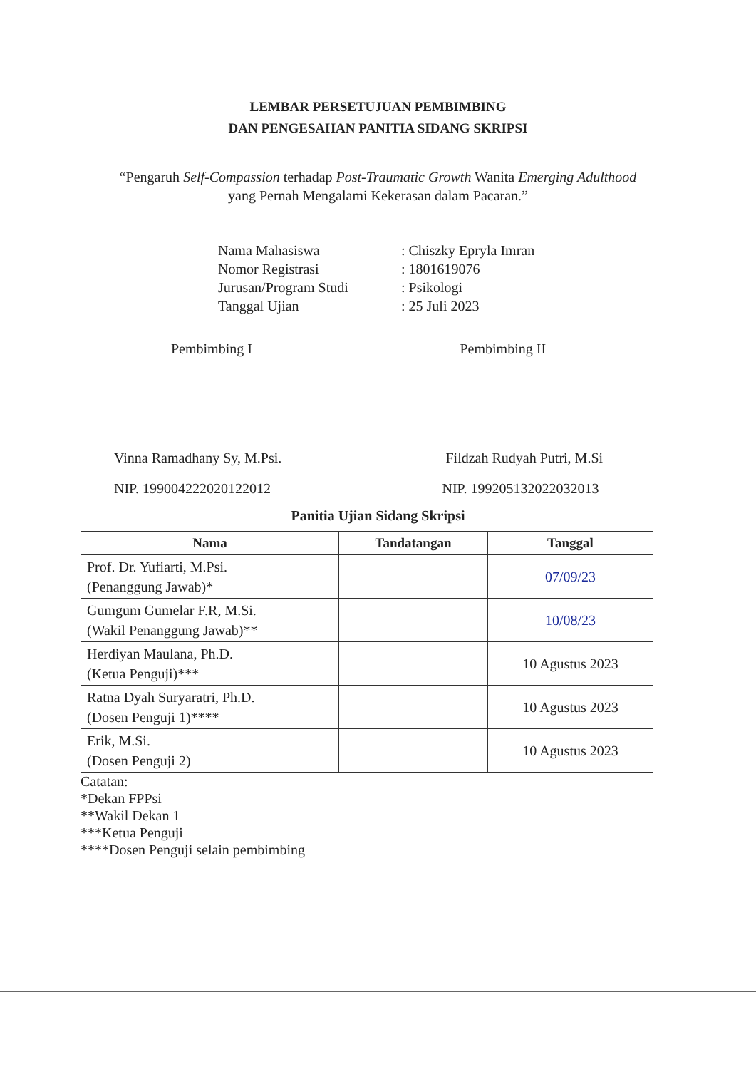LEMBAR PERSETUJUAN PEMBIMBING
DAN PENGESAHAN PANITIA SIDANG SKRIPSI
“Pengaruh Self-Compassion terhadap Post-Traumatic Growth Wanita Emerging Adulthood
yang Pernah Mengalami Kekerasan dalam Pacaran.”
| Nama Mahasiswa | : Chiszky Epryla Imran |
| Nomor Registrasi | : 1801619076 |
| Jurusan/Program Studi | : Psikologi |
| Tanggal Ujian | : 25 Juli 2023 |
Pembimbing I
Vinna Ramadhany Sy, M.Psi.
NIP. 199004222020122012
Pembimbing II
Fildzah Rudyah Putri, M.Si
NIP. 199205132022032013
Panitia Ujian Sidang Skripsi
| Nama | Tandatangan | Tanggal |
| --- | --- | --- |
| Prof. Dr. Yufiarti, M.Psi. (Penanggung Jawab)* | | 07/09/23 |
| Gumgum Gumelar F.R, M.Si. (Wakil Penanggung Jawab)** | | 10/08/23 |
| Herdiyan Maulana, Ph.D. (Ketua Penguji)*** | | 10 Agustus 2023 |
| Ratna Dyah Suryaratri, Ph.D. (Dosen Penguji 1)**** | | 10 Agustus 2023 |
| Erik, M.Si. (Dosen Penguji 2) | | 10 Agustus 2023 |
Catatan:
*Dekan FPPsi
**Wakil Dekan 1
***Ketua Penguji
****Dosen Penguji selain pembimbing